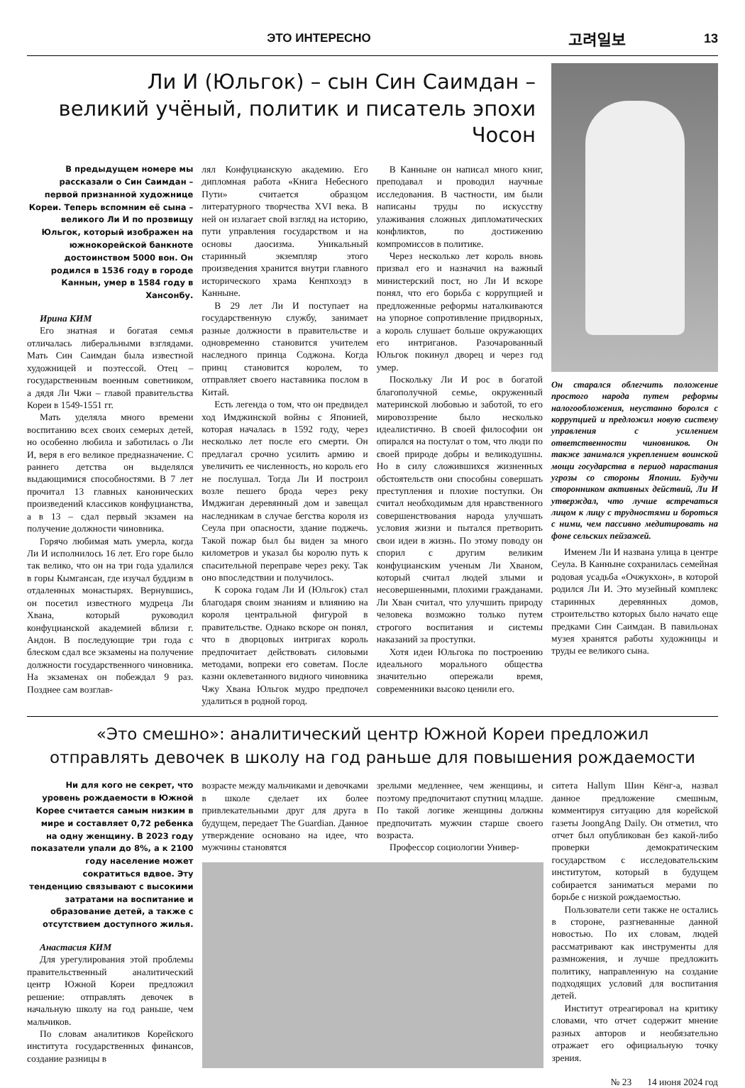ЭТО ИНТЕРЕСНО 고려일보 13
Ли И (Юльгок) – сын Син Саимдан –
великий учёный, политик и писатель эпохи Чосон
В предыдущем номере мы рассказали о Син Саимдан – первой признанной художнице Кореи. Теперь вспомним её сына – великого Ли И по прозвищу Юльгок, который изображен на южнокорейской банкноте достоинством 5000 вон. Он родился в 1536 году в городе Каннын, умер в 1584 году в Хансонбу.
Ирина КИМ
Его знатная и богатая семья отличалась либеральными взглядами. Мать Син Саимдан была известной художницей и поэтессой. Отец – государственным военным советником, а дядя Ли Чжи – главой правительства Кореи в 1549-1551 гг.
Мать уделяла много времени воспитанию всех своих семерых детей, но особенно любила и заботилась о Ли И, веря в его великое предназначение. С раннего детства он выделялся выдающимися способностями. В 7 лет прочитал 13 главных канонических произведений классиков конфуцианства, а в 13 – сдал первый экзамен на получение должности чиновника.
Горячо любимая мать умерла, когда Ли И исполнилось 16 лет. Его горе было так велико, что он на три года удалился в горы Кымгансан, где изучал буддизм в отдаленных монастырях. Вернувшись, он посетил известного мудреца Ли Хвана, который руководил конфуцианской академией вблизи г. Андон. В последующие три года с блеском сдал все экзамены на получение должности государственного чиновника. На экзаменах он побеждал 9 раз. Позднее сам возглав-
лял Конфуцианскую академию. Его дипломная работа «Книга Небесного Пути» считается образцом литературного творчества XVI века. В ней он излагает свой взгляд на историю, пути управления государством и на основы даосизма. Уникальный старинный экземпляр этого произведения хранится внутри главного исторического храма Кенпхоэдэ в Канныне.
В 29 лет Ли И поступает на государственную службу, занимает разные должности в правительстве и одновременно становится учителем наследного принца Соджона. Когда принц становится королем, то отправляет своего наставника послом в Китай.
Есть легенда о том, что он предвидел ход Имджинской войны с Японией, которая началась в 1592 году, через несколько лет после его смерти. Он предлагал срочно усилить армию и увеличить ее численность, но король его не послушал. Тогда Ли И построил возле пешего брода через реку Имджиган деревянный дом и завещал наследникам в случае бегства короля из Сеула при опасности, здание поджечь. Такой пожар был бы виден за много километров и указал бы королю путь к спасительной переправе через реку. Так оно впоследствии и получилось.
К сорока годам Ли И (Юльгок) стал благодаря своим знаниям и влиянию на короля центральной фигурой в правительстве. Однако вскоре он понял, что в дворцовых интригах король предпочитает действовать силовыми методами, вопреки его советам. После казни оклеветанного видного чиновника Чжу Хвана Юльгок мудро предпочел удалиться в родной город.
В Канныне он написал много книг, преподавал и проводил научные исследования. В частности, им были написаны труды по искусству улаживания сложных дипломатических конфликтов, по достижению компромиссов в политике.
Через несколько лет король вновь призвал его и назначил на важный министерский пост, но Ли И вскоре понял, что его борьба с коррупцией и предложенные реформы наталкиваются на упорное сопротивление придворных, а король слушает больше окружающих его интриганов. Разочарованный Юльгок покинул дворец и через год умер.
Поскольку Ли И рос в богатой благополучной семье, окруженный материнской любовью и заботой, то его мировоззрение было несколько идеалистично. В своей философии он опирался на постулат о том, что люди по своей природе добры и великодушны. Но в силу сложившихся жизненных обстоятельств они способны совершать преступления и плохие поступки. Он считал необходимым для нравственного совершенствования народа улучшать условия жизни и пытался претворить свои идеи в жизнь. По этому поводу он спорил с другим великим конфуцианским ученым Ли Хваном, который считал людей злыми и несовершенными, плохими гражданами. Ли Хван считал, что улучшить природу человека возможно только путем строгого воспитания и системы наказаний за проступки.
Хотя идеи Юльгока по построению идеального морального общества значительно опережали время, современники высоко ценили его.
Он старался облегчить положение простого народа путем реформы налогообложения, неустанно боролся с коррупцией и предложил новую систему управления с усилением ответственности чиновников. Он также занимался укреплением воинской мощи государства в период нарастания угрозы со стороны Японии. Будучи сторонником активных действий, Ли И утверждал, что лучше встречаться лицом к лицу с трудностями и бороться с ними, чем пассивно медитировать на фоне сельских пейзажей.
Именем Ли И названа улица в центре Сеула. В Канныне сохранилась семейная родовая усадьба «Очжукхон», в которой родился Ли И. Это музейный комплекс старинных деревянных домов, строительство которых было начато еще предками Син Саимдан. В павильонах музея хранятся работы художницы и труды ее великого сына.
«Это смешно»: аналитический центр Южной Кореи предложил
отправлять девочек в школу на год раньше для повышения рождаемости
Ни для кого не секрет, что уровень рождаемости в Южной Корее считается самым низким в мире и составляет 0,72 ребенка на одну женщину. В 2023 году показатели упали до 8%, а к 2100 году население может сократиться вдвое. Эту тенденцию связывают с высокими затратами на воспитание и образование детей, а также с отсутствием доступного жилья.
Анастасия КИМ
Для урегулирования этой проблемы правительственный аналитический центр Южной Кореи предложил решение: отправлять девочек в начальную школу на год раньше, чем мальчиков.
По словам аналитиков Корейского института государственных финансов, создание разницы в
возрасте между мальчиками и девочками в школе сделает их более привлекательными друг для друга в будущем, передает The Guardian. Данное утверждение основано на идее, что мужчины становятся
зрелыми медленнее, чем женщины, и поэтому предпочитают спутниц младше. По такой логике женщины должны предпочитать мужчин старше своего возраста.
Профессор социологии Универ-
ситета Hallym Шин Кёнг-а, назвал данное предложение смешным, комментируя ситуацию для корейской газеты JoongAng Daily. Он отметил, что отчет был опубликован без какой-либо проверки демократическим государством с исследовательским институтом, который в будущем собирается заниматься мерами по борьбе с низкой рождаемостью.
Пользователи сети также не остались в стороне, разгневанные данной новостью. По их словам, людей рассматривают как инструменты для размножения, и лучше предложить политику, направленную на создание подходящих условий для воспитания детей.
Институт отреагировал на критику словами, что отчет содержит мнение разных авторов и необязательно отражает его официальную точку зрения.
№ 23 14 июня 2024 год